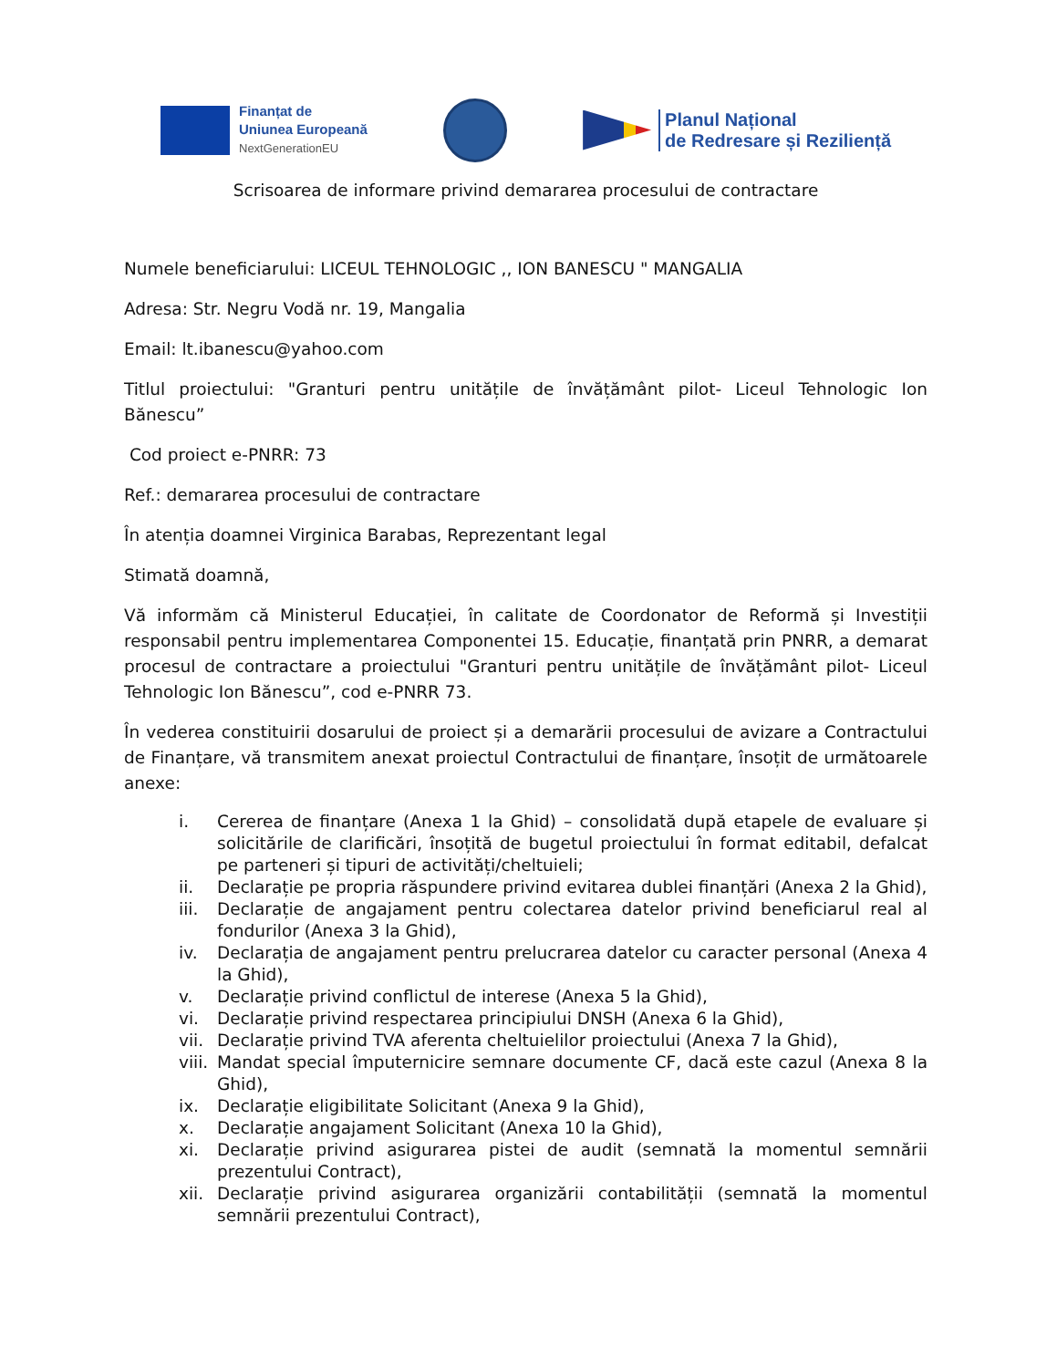Finanțat de
Uniunea Europeană
NextGenerationEU
Planul Național
de Redresare și Reziliență
Scrisoarea de informare privind demararea procesului de contractare
Numele beneficiarului: LICEUL TEHNOLOGIC ,, ION BANESCU " MANGALIA
Adresa: Str. Negru Vodă nr. 19, Mangalia
Email: lt.ibanescu@yahoo.com
Titlul proiectului: "Granturi pentru unitățile de învățământ pilot- Liceul Tehnologic Ion Bănescu”
Cod proiect e-PNRR: 73
Ref.: demararea procesului de contractare
În atenția doamnei Virginica Barabas, Reprezentant legal
Stimată doamnă,
Vă informăm că Ministerul Educației, în calitate de Coordonator de Reformă și Investiții responsabil pentru implementarea Componentei 15. Educație, finanțată prin PNRR, a demarat procesul de contractare a proiectului "Granturi pentru unitățile de învățământ pilot- Liceul Tehnologic Ion Bănescu”, cod e-PNRR 73.
În vederea constituirii dosarului de proiect și a demarării procesului de avizare a Contractului de Finanțare, vă transmitem anexat proiectul Contractului de finanțare, însoțit de următoarele anexe:
i. Cererea de finanțare (Anexa 1 la Ghid) – consolidată după etapele de evaluare și solicitările de clarificări, însoțită de bugetul proiectului în format editabil, defalcat pe parteneri și tipuri de activități/cheltuieli;
ii. Declarație pe propria răspundere privind evitarea dublei finanțări (Anexa 2 la Ghid),
iii. Declarație de angajament pentru colectarea datelor privind beneficiarul real al fondurilor (Anexa 3 la Ghid),
iv. Declarația de angajament pentru prelucrarea datelor cu caracter personal (Anexa 4 la Ghid),
v. Declarație privind conflictul de interese (Anexa 5 la Ghid),
vi. Declarație privind respectarea principiului DNSH (Anexa 6 la Ghid),
vii. Declarație privind TVA aferenta cheltuielilor proiectului (Anexa 7 la Ghid),
viii. Mandat special împuternicire semnare documente CF, dacă este cazul (Anexa 8 la Ghid),
ix. Declarație eligibilitate Solicitant (Anexa 9 la Ghid),
x. Declarație angajament Solicitant (Anexa 10 la Ghid),
xi. Declarație privind asigurarea pistei de audit (semnată la momentul semnării prezentului Contract),
xii. Declarație privind asigurarea organizării contabilității (semnată la momentul semnării prezentului Contract),